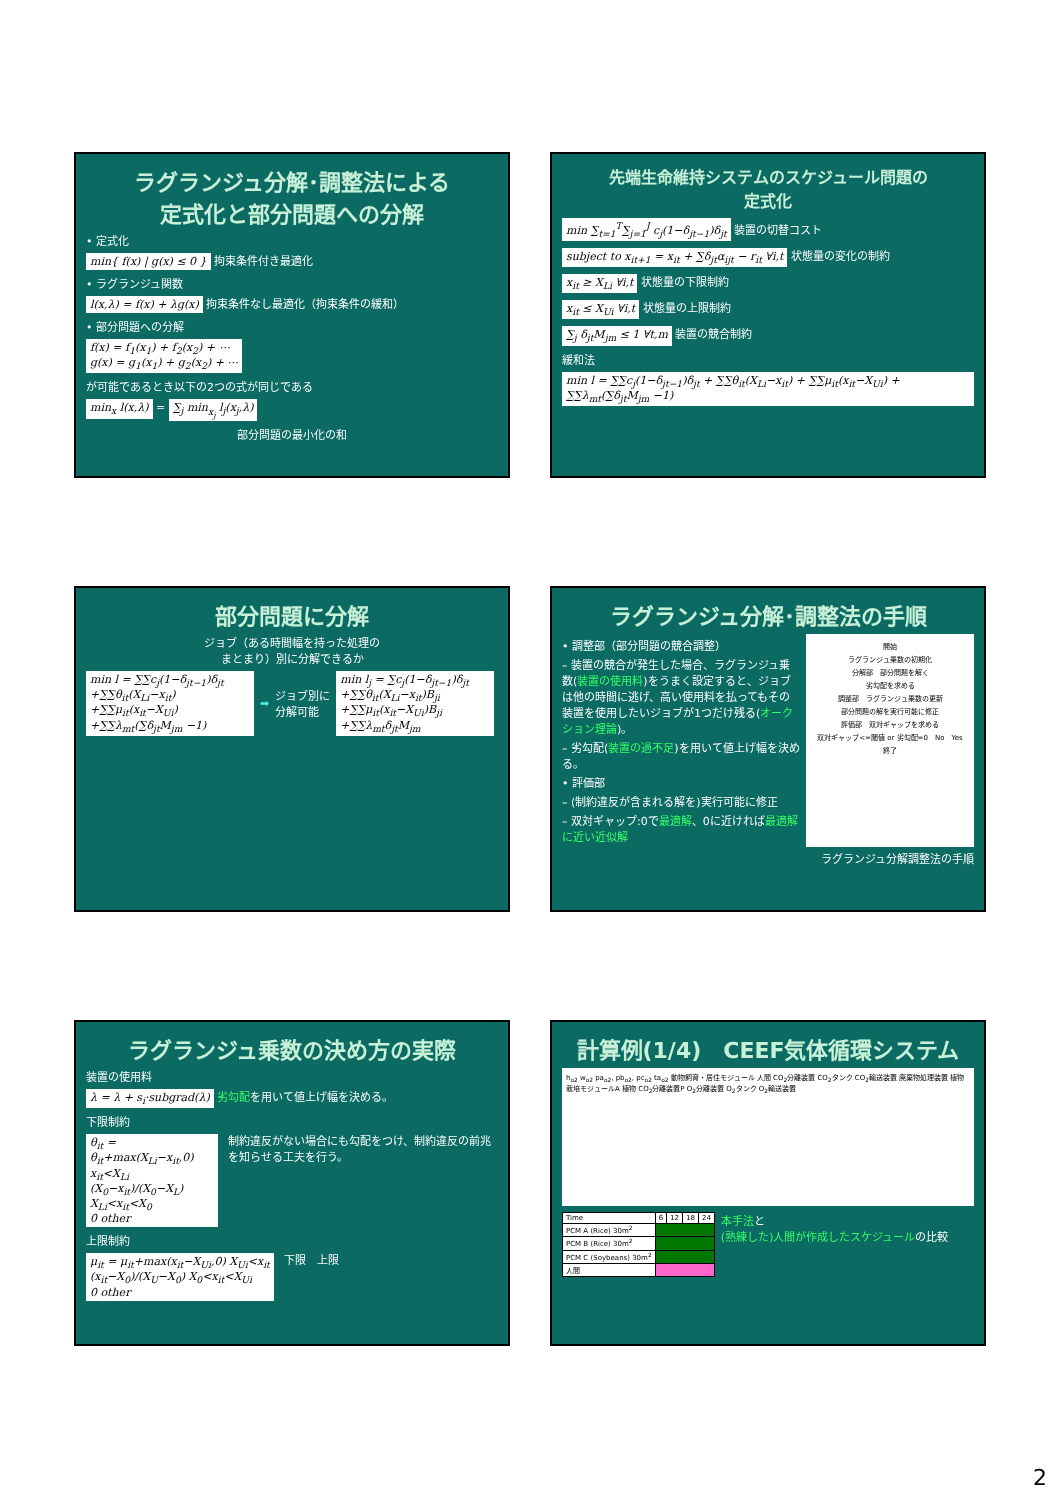ラグランジュ分解･調整法による
定式化と部分問題への分解
• 定式化
min{ f(x) | g(x) ≤ 0 } 拘束条件付き最適化
• ラグランジュ関数
l(x,λ) = f(x) + λg(x) 拘束条件なし最適化（拘束条件の緩和）
• 部分問題への分解
f(x) = f<sub>1</sub>(x<sub>1</sub>) + f<sub>2</sub>(x<sub>2</sub>) + ⋯
g(x) = g<sub>1</sub>(x<sub>1</sub>) + g<sub>2</sub>(x<sub>2</sub>) + ⋯
が可能であるとき以下の2つの式が同じである
min<sub>x</sub> l(x,λ) = ∑<sub>j</sub> min<sub>x<sub>j</sub></sub> l<sub>j</sub>(x<sub>j</sub>,λ)
部分問題の最小化の和
先端生命維持システムのスケジュール問題の
定式化
min ∑<sub>t=1</sub><sup>T</sup>∑<sub>j=1</sub><sup>J</sup> c<sub>j</sub>(1−δ<sub>jt−1</sub>)δ<sub>jt</sub> 装置の切替コスト
subject to x<sub>it+1</sub> = x<sub>it</sub> + ∑δ<sub>jt</sub>α<sub>ijt</sub> − r<sub>it</sub> ∀i,t 状態量の変化の制約
x<sub>it</sub> ≥ X<sub>Li</sub> ∀i,t 状態量の下限制約
x<sub>it</sub> ≤ X<sub>Ui</sub> ∀i,t 状態量の上限制約
∑<sub>j</sub> δ<sub>jt</sub>M<sub>jm</sub> ≤ 1 ∀t,m 装置の競合制約
緩和法
min l = ∑∑c<sub>j</sub>(1−δ<sub>jt−1</sub>)δ<sub>jt</sub> + ∑∑θ<sub>it</sub>(X<sub>Li</sub>−x<sub>it</sub>) + ∑∑μ<sub>it</sub>(x<sub>it</sub>−X<sub>Ui</sub>) + ∑∑λ<sub>mt</sub>(∑δ<sub>jt</sub>M<sub>jm</sub> −1)
部分問題に分解
ジョブ（ある時間幅を持った処理の
まとまり）別に分解できるか
min l = ∑∑c<sub>j</sub>(1−δ<sub>jt−1</sub>)δ<sub>jt</sub>
+∑∑θ<sub>it</sub>(X<sub>Li</sub>−x<sub>it</sub>)
+∑∑μ<sub>it</sub>(x<sub>it</sub>−X<sub>Ui</sub>)
+∑∑λ<sub>mt</sub>(∑δ<sub>jt</sub>M<sub>jm</sub> −1) ➡ ジョブ別に
分解可能 min l<sub>j</sub> = ∑c<sub>j</sub>(1−δ<sub>jt−1</sub>)δ<sub>jt</sub>
+∑∑θ<sub>it</sub>(X<sub>Li</sub>−x<sub>it</sub>)B<sub>ji</sub>
+∑∑μ<sub>it</sub>(x<sub>it</sub>−X<sub>Ui</sub>)B<sub>ji</sub>
+∑∑λ<sub>mt</sub>δ<sub>jt</sub>M<sub>jm</sub>
ラグランジュ分解･調整法の手順
• 調整部（部分問題の競合調整）
– 装置の競合が発生した場合、ラグランジュ乗数(装置の使用料)をうまく設定すると、ジョブは他の時間に逃げ、高い使用料を払ってもその装置を使用したいジョブが1つだけ残る(オークション理論)。
– 劣勾配(装置の過不足)を用いて値上げ幅を決める。
• 評価部
– (制約違反が含まれる解を)実行可能に修正
– 双対ギャップ:0で最適解、0に近ければ最適解に近い近似解
開始
ラグランジュ乗数の初期化
分解部　部分問題を解く
劣勾配を求める
調整部　ラグランジュ乗数の更新
部分問題の解を実行可能に修正
評価部　双対ギャップを求める
双対ギャップ<=閾値 or 劣勾配=0　No　Yes
終了
ラグランジュ分解調整法の手順
ラグランジュ乗数の決め方の実際
装置の使用料
λ = λ + s<sub>i</sub>·subgrad(λ) 劣勾配を用いて値上げ幅を決める。
下限制約
θ<sub>it</sub> = θ<sub>it</sub>+max(X<sub>Li</sub>−x<sub>it</sub>,0) x<sub>it</sub><X<sub>Li</sub>
(X<sub>0</sub>−x<sub>it</sub>)/(X<sub>0</sub>−X<sub>L</sub>) X<sub>Li</sub><x<sub>it</sub><X<sub>0</sub>
0 other 制約違反がない場合にも勾配をつけ、制約違反の前兆を知らせる工夫を行う。
上限制約
μ<sub>it</sub> = μ<sub>it</sub>+max(x<sub>it</sub>−X<sub>Ui</sub>,0) X<sub>Ui</sub><x<sub>it</sub>
(x<sub>it</sub>−X<sub>0</sub>)/(X<sub>U</sub>−X<sub>0</sub>) X<sub>0</sub><x<sub>it</sub><X<sub>Ui</sub>
0 other 下限　上限
計算例(1/4)　CEEF気体循環システム
h<sub>o2</sub> w<sub>o2</sub> pa<sub>o2</sub>, pb<sub>o2</sub>, pc<sub>o2</sub> ta<sub>o2</sub> 動物飼育・居住モジュール 人間 CO<sub>2</sub>分離装置 CO<sub>2</sub>タンク CO<sub>2</sub>輸送装置 廃棄物処理装置 植物栽培モジュールA 植物 CO<sub>2</sub>分離装置P O<sub>2</sub>分離装置 O<sub>2</sub>タンク O<sub>2</sub>輸送装置
| Time | 6 | 12 | 18 | 24 |
| PCM A (Rice) 30m<sup>2</sup> | | | | |
| PCM B (Rice) 30m<sup>2</sup> | | | | |
| PCM C (Soybeans) 30m<sup>2</sup> | | | | |
| 人間 | | | | |
本手法と
(熟練した)人間が作成したスケジュールの比較
2